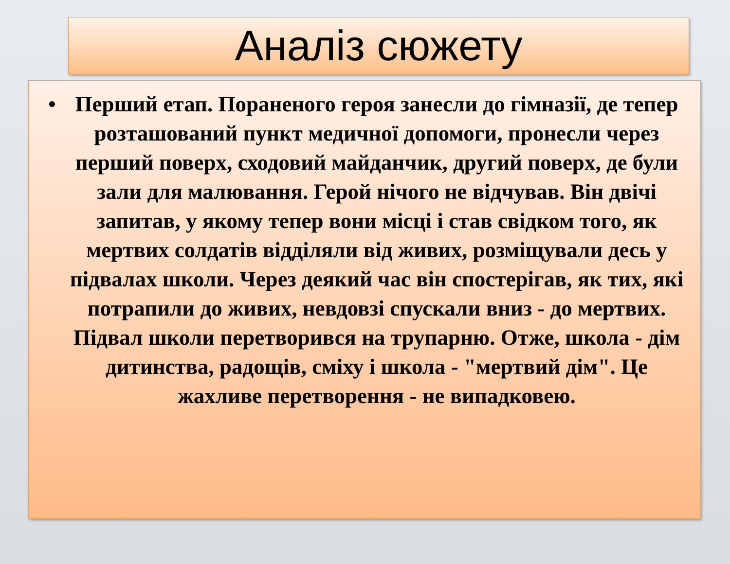Аналіз сюжету
• Перший етап. Пораненого героя занесли до гімназії, де тепер розташований пункт медичної допомоги, пронесли через перший поверх, сходовий майданчик, другий поверх, де були зали для малювання. Герой нічого не відчував. Він двічі запитав, у якому тепер вони місці і став свідком того, як мертвих солдатів відділяли від живих, розміщували десь у підвалах школи. Через деякий час він спостерігав, як тих, які потрапили до живих, невдовзі спускали вниз - до мертвих. Підвал школи перетворився на трупарню. Отже, школа - дім дитинства, радощів, сміху і школа - "мертвий дім". Це жахливе перетворення - не випадковею.